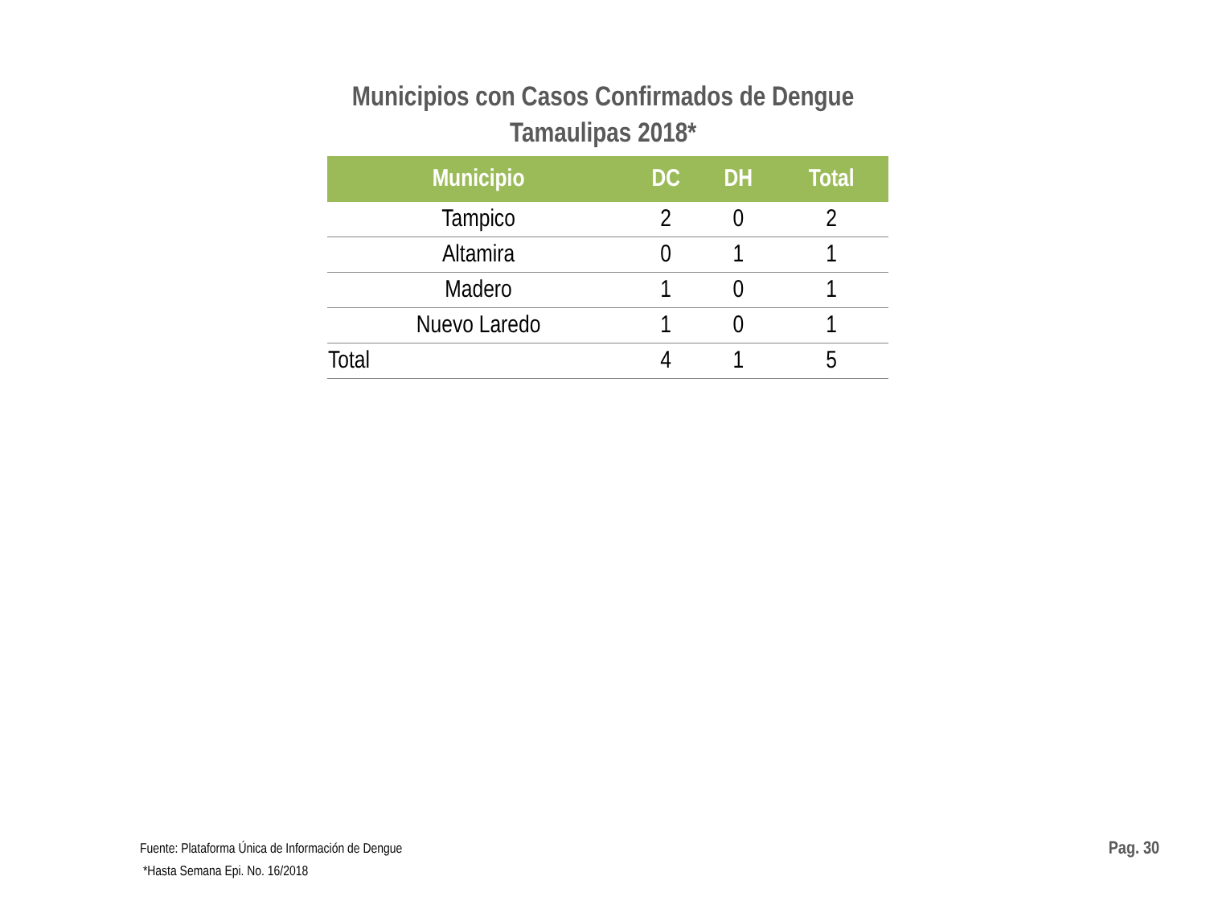Municipios con Casos Confirmados de Dengue
Tamaulipas 2018*
| Municipio | DC | DH | Total |
| --- | --- | --- | --- |
| Tampico | 2 | 0 | 2 |
| Altamira | 0 | 1 | 1 |
| Madero | 1 | 0 | 1 |
| Nuevo Laredo | 1 | 0 | 1 |
| Total | 4 | 1 | 5 |
Fuente: Plataforma Única de Información de Dengue
*Hasta Semana Epi. No. 16/2018
Pag. 30